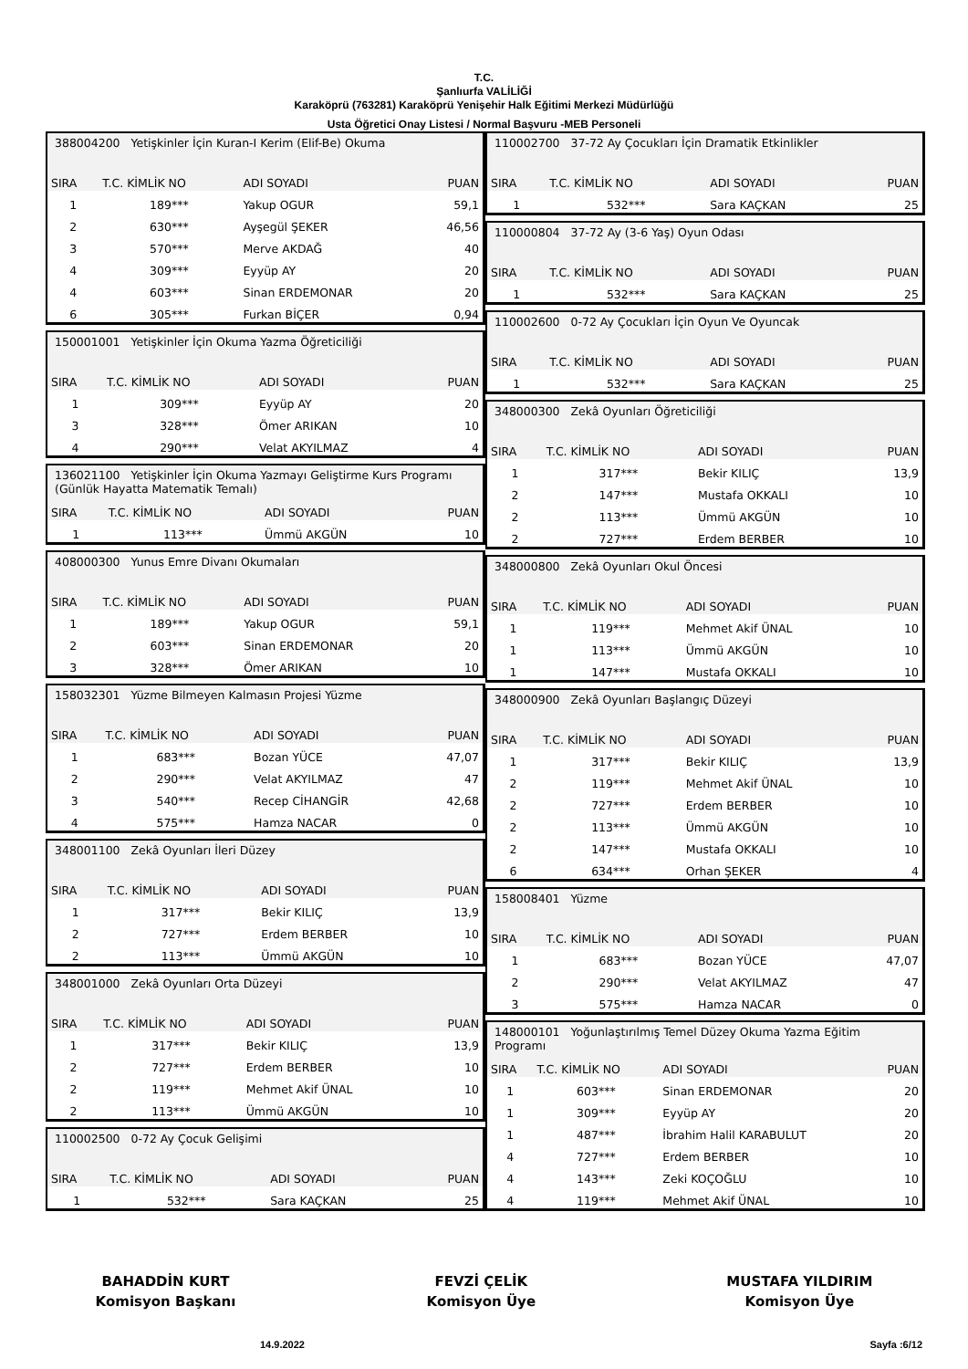T.C.
Şanlıurfa VALİLİĞİ
Karaköprü (763281) Karaköprü Yenişehir Halk Eğitimi Merkezi Müdürlüğü
Usta Öğretici Onay Listesi / Normal Başvuru -MEB Personeli
| 388004200 Yetişkinler İçin Kuran-I Kerim (Elif-Be) Okuma | | | |
| SIRA | T.C. KİMLİK NO | ADI SOYADI | PUAN |
| 1 | 189*** | Yakup OGUR | 59,1 |
| 2 | 630*** | Ayşegül ŞEKER | 46,56 |
| 3 | 570*** | Merve AKDAĞ | 40 |
| 4 | 309*** | Eyyüp AY | 20 |
| 4 | 603*** | Sinan ERDEMONAR | 20 |
| 6 | 305*** | Furkan BİÇER | 0,94 |
| 150001001 Yetişkinler İçin Okuma Yazma Öğreticiliği | | | |
| SIRA | T.C. KİMLİK NO | ADI SOYADI | PUAN |
| 1 | 309*** | Eyyüp AY | 20 |
| 3 | 328*** | Ömer ARIKAN | 10 |
| 4 | 290*** | Velat AKYILMAZ | 4 |
| 136021100 Yetişkinler İçin Okuma Yazmayı Geliştirme Kurs Programı (Günlük Hayatta Matematik Temalı) | | | |
| SIRA | T.C. KİMLİK NO | ADI SOYADI | PUAN |
| 1 | 113*** | Ümmü AKGÜN | 10 |
| 408000300 Yunus Emre Divanı Okumaları | | | |
| SIRA | T.C. KİMLİK NO | ADI SOYADI | PUAN |
| 1 | 189*** | Yakup OGUR | 59,1 |
| 2 | 603*** | Sinan ERDEMONAR | 20 |
| 3 | 328*** | Ömer ARIKAN | 10 |
| 158032301 Yüzme Bilmeyen Kalmasın Projesi Yüzme | | | |
| SIRA | T.C. KİMLİK NO | ADI SOYADI | PUAN |
| 1 | 683*** | Bozan YÜCE | 47,07 |
| 2 | 290*** | Velat AKYILMAZ | 47 |
| 3 | 540*** | Recep CİHANGİR | 42,68 |
| 4 | 575*** | Hamza NACAR | 0 |
| 348001100 Zekâ Oyunları İleri Düzey | | | |
| SIRA | T.C. KİMLİK NO | ADI SOYADI | PUAN |
| 1 | 317*** | Bekir KILIÇ | 13,9 |
| 2 | 727*** | Erdem BERBER | 10 |
| 2 | 113*** | Ümmü AKGÜN | 10 |
| 348001000 Zekâ Oyunları Orta Düzeyi | | | |
| SIRA | T.C. KİMLİK NO | ADI SOYADI | PUAN |
| 1 | 317*** | Bekir KILIÇ | 13,9 |
| 2 | 727*** | Erdem BERBER | 10 |
| 2 | 119*** | Mehmet Akif ÜNAL | 10 |
| 2 | 113*** | Ümmü AKGÜN | 10 |
| 110002500 0-72 Ay Çocuk Gelişimi | | | |
| SIRA | T.C. KİMLİK NO | ADI SOYADI | PUAN |
| 1 | 532*** | Sara KAÇKAN | 25 |
| 110002700 37-72 Ay Çocukları İçin Dramatik Etkinlikler | | | |
| SIRA | T.C. KİMLİK NO | ADI SOYADI | PUAN |
| 1 | 532*** | Sara KAÇKAN | 25 |
| 110000804 37-72 Ay (3-6 Yaş) Oyun Odası | | | |
| SIRA | T.C. KİMLİK NO | ADI SOYADI | PUAN |
| 1 | 532*** | Sara KAÇKAN | 25 |
| 110002600 0-72 Ay Çocukları İçin Oyun Ve Oyuncak | | | |
| SIRA | T.C. KİMLİK NO | ADI SOYADI | PUAN |
| 1 | 532*** | Sara KAÇKAN | 25 |
| 348000300 Zekâ Oyunları Öğreticiliği | | | |
| SIRA | T.C. KİMLİK NO | ADI SOYADI | PUAN |
| 1 | 317*** | Bekir KILIÇ | 13,9 |
| 2 | 147*** | Mustafa OKKALI | 10 |
| 2 | 113*** | Ümmü AKGÜN | 10 |
| 2 | 727*** | Erdem BERBER | 10 |
| 348000800 Zekâ Oyunları Okul Öncesi | | | |
| SIRA | T.C. KİMLİK NO | ADI SOYADI | PUAN |
| 1 | 119*** | Mehmet Akif ÜNAL | 10 |
| 1 | 113*** | Ümmü AKGÜN | 10 |
| 1 | 147*** | Mustafa OKKALI | 10 |
| 348000900 Zekâ Oyunları Başlangıç Düzeyi | | | |
| SIRA | T.C. KİMLİK NO | ADI SOYADI | PUAN |
| 1 | 317*** | Bekir KILIÇ | 13,9 |
| 2 | 119*** | Mehmet Akif ÜNAL | 10 |
| 2 | 727*** | Erdem BERBER | 10 |
| 2 | 113*** | Ümmü AKGÜN | 10 |
| 2 | 147*** | Mustafa OKKALI | 10 |
| 6 | 634*** | Orhan ŞEKER | 4 |
| 158008401 Yüzme | | | |
| SIRA | T.C. KİMLİK NO | ADI SOYADI | PUAN |
| 1 | 683*** | Bozan YÜCE | 47,07 |
| 2 | 290*** | Velat AKYILMAZ | 47 |
| 3 | 575*** | Hamza NACAR | 0 |
| 148000101 Yoğunlaştırılmış Temel Düzey Okuma Yazma Eğitim Programı | | | |
| SIRA | T.C. KİMLİK NO | ADI SOYADI | PUAN |
| 1 | 603*** | Sinan ERDEMONAR | 20 |
| 1 | 309*** | Eyyüp AY | 20 |
| 1 | 487*** | İbrahim Halil KARABULUT | 20 |
| 4 | 727*** | Erdem BERBER | 10 |
| 4 | 143*** | Zeki KOÇOĞLU | 10 |
| 4 | 119*** | Mehmet Akif ÜNAL | 10 |
BAHADDİN KURT
Komisyon Başkanı
FEVZİ ÇELİK
Komisyon Üye
MUSTAFA YILDIRIM
Komisyon Üye
14.9.2022 Sayfa :6/12